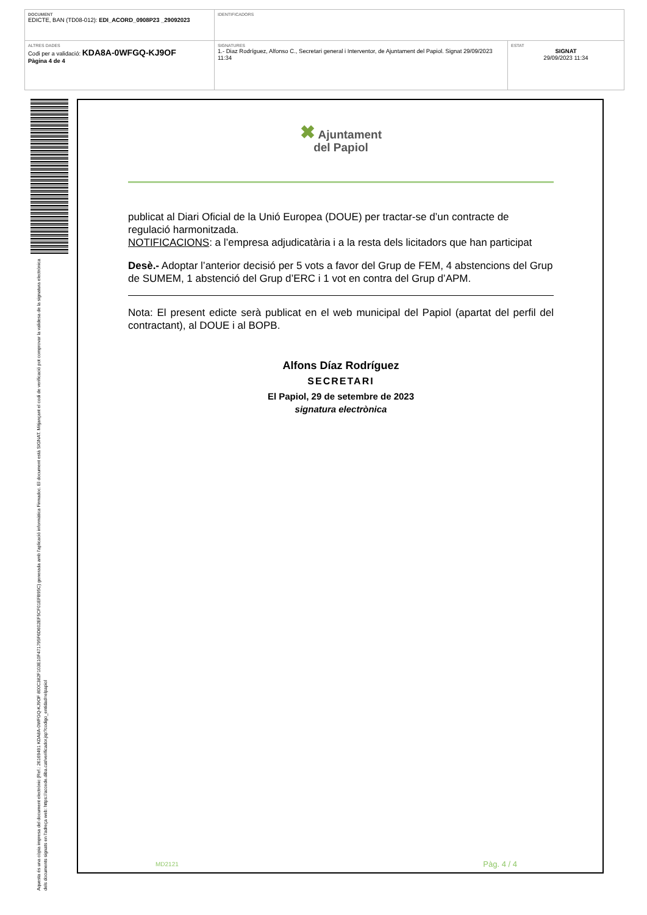| DOCUMENT EDICTE, BAN (TD08-012): EDI_ACORD_0908P23 _29092023 | IDENTIFICADORS | |
| ALTRES DADES Codi per a validació: KDA8A-0WFGQ-KJ9OF Pàgina 4 de 4 | SIGNATURES 1.- Diaz Rodríguez, Alfonso C., Secretari general i Interventor, de Ajuntament del Papiol. Signat 29/09/2023 11:34 | ESTAT SIGNAT 29/09/2023 11:34 |
Aquesta és una còpia impresa del document electrònic (Ref.: 26169491 KDA8A-0WFGQ-KJ9OF 800C382F103E10F471795F6D602EF5CF01EFB95C) generada amb l'aplicació informàtica Firmadoc. El document està SIGNAT. Mitjançant el codi de verificació pot comprovar la validesa de la signatura electrònica dels documents signats en l'adreça web: https://accede.diba.cat/verificador.jsp?codigo_entidad=elpapiol
✖ Ajuntament
del Papiol
publicat al Diari Oficial de la Unió Europea (DOUE) per tractar-se d’un contracte de regulació harmonitzada.
NOTIFICACIONS: a l’empresa adjudicatària i a la resta dels licitadors que han participat
Desè.- Adoptar l’anterior decisió per 5 vots a favor del Grup de FEM, 4 abstencions del Grup de SUMEM, 1 abstenció del Grup d’ERC i 1 vot en contra del Grup d’APM.
Nota: El present edicte serà publicat en el web municipal del Papiol (apartat del perfil del contractant), al DOUE i al BOPB.
Alfons Díaz Rodríguez
SECRETARI
El Papiol, 29 de setembre de 2023
signatura electrònica
MD2121 Pàg. 4 / 4